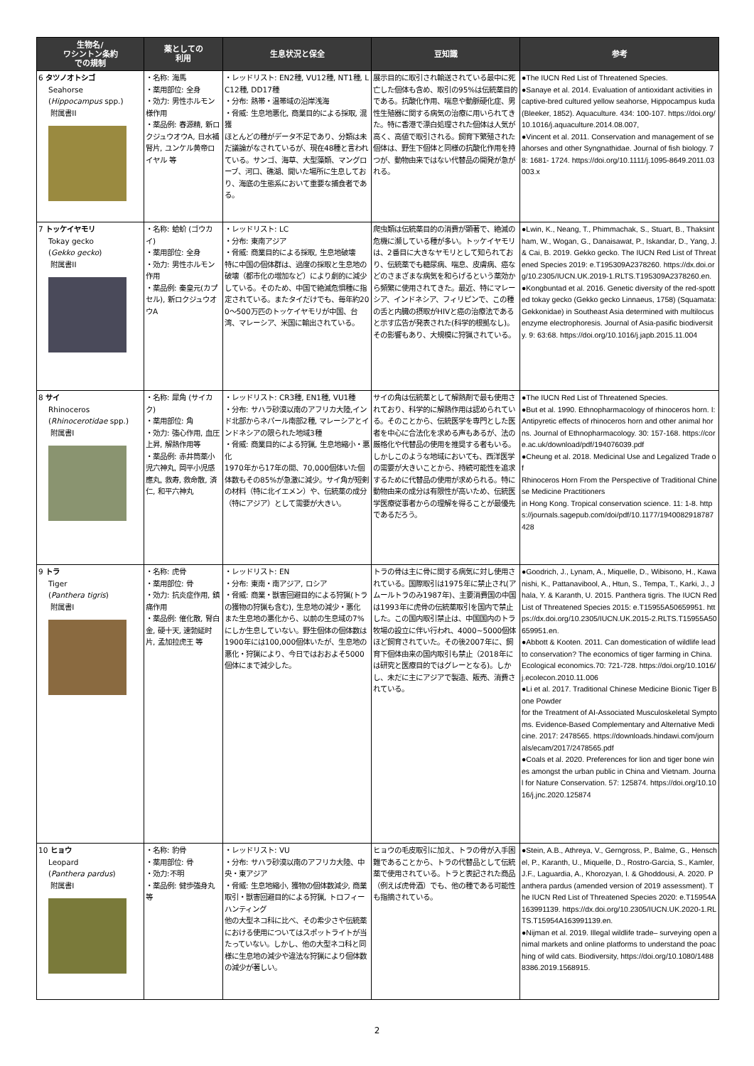| 生物名/ ワシントン条約 での規制 | 薬としての 利用 | 生息状況と保全 | 豆知識 | 参考 |
| --- | --- | --- | --- | --- |
| 6 タツノオトシゴ Seahorse ( Hippocampus spp.) 附属書II | ・名称: 海馬 ・薬用部位: 全身 ・効力: 男性ホルモン様作用 ・薬品例: 春源精, 新ロクジュウオウA, 日水補腎片, ユンケル黄帝ロイヤル 等 | ・レッドリスト: EN2種, VU12種, NT1種, LC12種, DD17種 ・分布: 熱帯・温帯域の沿岸浅海 ・脅威: 生息地悪化, 商業目的による採取, 混獲 ほとんどの種がデータ不足であり、分類は未だ議論がなされているが、現在48種と言われている。サンゴ、海草、大型藻類、マングローブ、河口、礁湖、開いた場所に生息しており、海底の生態系において重要な捕食者である。 | 展示目的に取引され輸送されている最中に死亡した個体も含め、取引の95%は伝統薬目的である。抗酸化作用、喘息や動脈硬化症、男性生殖器に関する病気の治療に用いられてきた。特に香港で漂白処理された個体は人気が高く、高値で取引される。飼育下繁殖された個体は、野生下個体と同様の抗酸化作用を持つが、動物由来ではない代替品の開発が急がれる。 | ●The IUCN Red List of Threatened Species. ●Sanaye et al. 2014. Evaluation of antioxidant activities in captive-bred cultured yellow seahorse, Hippocampus kuda (Bleeker, 1852). Aquaculture. 434: 100-107. https://doi.org/10.1016/j.aquaculture.2014.08.007, ●Vincent et al. 2011. Conservation and management of seahorses and other Syngnathidae. Journal of fish biology. 78: 1681- 1724. https://doi.org/10.1111/j.1095-8649.2011.03003.x |
| 7 トッケイヤモリ Tokay gecko ( Gekko gecko ) 附属書II | ・名称: 蛤蚧 (ゴウカイ) ・薬用部位: 全身 ・効力: 男性ホルモン作用 ・薬品例: 秦皇元(カプセル), 新ロクジュウオウA | ・レッドリスト: LC ・分布: 東南アジア ・脅威: 商業目的による採取, 生息地破壊 特に中国の個体群は、過度の採取と生息地の破壊（都市化の増加など）により劇的に減少している。そのため、中国で絶滅危惧種に指定されている。またタイだけでも、毎年約200〜500万匹のトッケイヤモリが中国、台湾、マレーシア、米国に輸出されている。 | 爬虫類は伝統薬目的の消費が顕著で、絶滅の危機に瀕している種が多い。トッケイヤモリは、2番目に大きなヤモリとして知られており、伝統薬でも糖尿病、喘息、皮膚病、癌などのさまざまな病気を和らげるという薬効から頻繁に使用されてきた。最近、特にマレーシア、インドネシア、フィリピンで、この種の舌と内臓の摂取がHIVと癌の治療法であると示す広告が発表された(科学的根拠なし)。その影響もあり、大規模に狩猟されている。 | ●Lwin, K., Neang, T., Phimmachak, S., Stuart, B., Thaksintham, W., Wogan, G., Danaisawat, P., Iskandar, D., Yang, J. & Cai, B. 2019. Gekko gecko. The IUCN Red List of Threatened Species 2019: e.T195309A2378260. https://dx.doi.org/10.2305/IUCN.UK.2019-1.RLTS.T195309A2378260.en. ●Kongbuntad et al. 2016. Genetic diversity of the red-spotted tokay gecko (Gekko gecko Linnaeus, 1758) (Squamata: Gekkonidae) in Southeast Asia determined with multilocus enzyme electrophoresis. Journal of Asia-pasific biodiversity. 9: 63:68. https://doi.org/10.1016/j.japb.2015.11.004 |
| 8 サイ Rhinoceros ( Rhinocerotidae spp.) 附属書I | ・名称: 犀角 (サイカク) ・薬用部位: 角 ・効力: 強心作用, 血圧上昇, 解熱作用等 ・薬品例: 赤井筒薬小児六神丸, 岡平小児感應丸, 救寿, 救命散, 済仁, 和平六神丸 | ・レッドリスト: CR3種, EN1種, VU1種 ・分布: サハラ砂漠以南のアフリカ大陸,インド北部からネパール南部2種, マレーシアとインドネシアの限られた地域3種 ・脅威: 商業目的による狩猟, 生息地縮小・悪化 1970年から17年の間、70,000個体いた個体数もその85%が急激に減少。サイ角が短剣の材料（特に北イエメン）や、伝統薬の成分（特にアジア）として需要が大きい。 | サイの角は伝統薬として解熱剤で最も使用されており、科学的に解熱作用は認められている。そのことから、伝統医学を専門とした医者を中心に合法化を求める声もあるが、法の厳格化や代替品の使用を推奨する者もいる。しかしこのような地域においても、西洋医学の需要が大きいことから、持続可能性を追求するために代替品の使用が求められる。特に動物由来の成分は有限性が高いため、伝統医学医療従事者からの理解を得ることが最優先であるだろう。 | ●The IUCN Red List of Threatened Species. ●But et al. 1990. Ethnopharmacology of rhinoceros horn. I: Antipyretic effects of rhinoceros horn and other animal horns. Journal of Ethnopharmacology. 30: 157-168. https://core.ac.uk/download/pdf/194076039.pdf ●Cheung et al. 2018. Medicinal Use and Legalized Trade of Rhinoceros Horn From the Perspective of Traditional Chinese Medicine Practitioners in Hong Kong. Tropical conservation science. 11: 1-8. https://journals.sagepub.com/doi/pdf/10.1177/1940082918787428 |
| 9 トラ Tiger ( Panthera tigris ) 附属書I | ・名称: 虎骨 ・薬用部位: 骨 ・効力: 抗炎症作用, 鎮痛作用 ・薬品例: 催化散, 腎白金, 硬十天, 速勃延时片, 孟加拉虎王 等 | ・レッドリスト: EN ・分布: 東南・南アジア, ロシア ・脅威: 商業・獣害回避目的による狩猟(トラの獲物の狩猟も含む), 生息地の減少・悪化 また生息地の悪化から、以前の生息域の7%にしか生息していない。野生個体の個体数は1900年には100,000個体いたが、生息地の悪化・狩猟により、今日ではおおよそ5000個体にまで減少した。 | トラの骨は主に骨に関する病気に対し使用されている。国際取引は1975年に禁止され(アムールトラのみ1987年)、主要消費国の中国は1993年に虎骨の伝統薬取引を国内で禁止した。この国内取引禁止は、中国国内のトラ牧場の設立に伴い行われ、4000~5000個体ほど飼育されていた。その後2007年に、飼育下個体由来の国内取引も禁止（2018年には研究と医療目的ではグレーとなる)。しかし、未だに主にアジアで製造、販売、消費されている。 | ●Goodrich, J., Lynam, A., Miquelle, D., Wibisono, H., Kawanishi, K., Pattanavibool, A., Htun, S., Tempa, T., Karki, J., Jhala, Y. & Karanth, U. 2015. Panthera tigris. The IUCN Red List of Threatened Species 2015: e.T15955A50659951. https://dx.doi.org/10.2305/IUCN.UK.2015-2.RLTS.T15955A50659951.en. ●Abbott & Kooten. 2011. Can domestication of wildlife lead to conservation? The economics of tiger farming in China. Ecological economics.70: 721-728. https://doi.org/10.1016/j.ecolecon.2010.11.006 ●Li et al. 2017. Traditional Chinese Medicine Bionic Tiger Bone Powder for the Treatment of AI-Associated Musculoskeletal Symptoms. Evidence-Based Complementary and Alternative Medicine. 2017: 2478565. https://downloads.hindawi.com/journals/ecam/2017/2478565.pdf ●Coals et al. 2020. Preferences for lion and tiger bone wines amongst the urban public in China and Vietnam. Journal for Nature Conservation. 57: 125874. https://doi.org/10.1016/j.jnc.2020.125874 |
| 10 ヒョウ Leopard ( Panthera pardus ) 附属書I | ・名称: 豹骨 ・薬用部位: 骨 ・効力:不明 ・薬品例: 健歩強身丸 等 | ・レッドリスト: VU ・分布: サハラ砂漠以南のアフリカ大陸、中央・東アジア ・脅威: 生息地縮小, 獲物の個体数減少, 商業取引・獣害回避目的による狩猟, トロフィーハンティング 他の大型ネコ科に比べ、その希少さや伝統薬における使用についてはスポットライトが当たっていない。しかし、他の大型ネコ科と同様に生息地の減少や違法な狩猟により個体数の減少が著しい。 | ヒョウの毛皮取引に加え、トラの骨が入手困難であることから、トラの代替品として伝統薬で使用されている。トラと表記された商品（例えば虎骨酒）でも、他の種である可能性も指摘されている。 | ●Stein, A.B., Athreya, V., Gerngross, P., Balme, G., Henschel, P., Karanth, U., Miquelle, D., Rostro-Garcia, S., Kamler, J.F., Laguardia, A., Khorozyan, I. & Ghoddousi, A. 2020. Panthera pardus (amended version of 2019 assessment). The IUCN Red List of Threatened Species 2020: e.T15954A163991139. https://dx.doi.org/10.2305/IUCN.UK.2020-1.RLTS.T15954A163991139.en. ●Nijman et al. 2019. Illegal wildlife trade– surveying open animal markets and online platforms to understand the poaching of wild cats. Biodiversity, https://doi.org/10.1080/14888386.2019.1568915. |
2